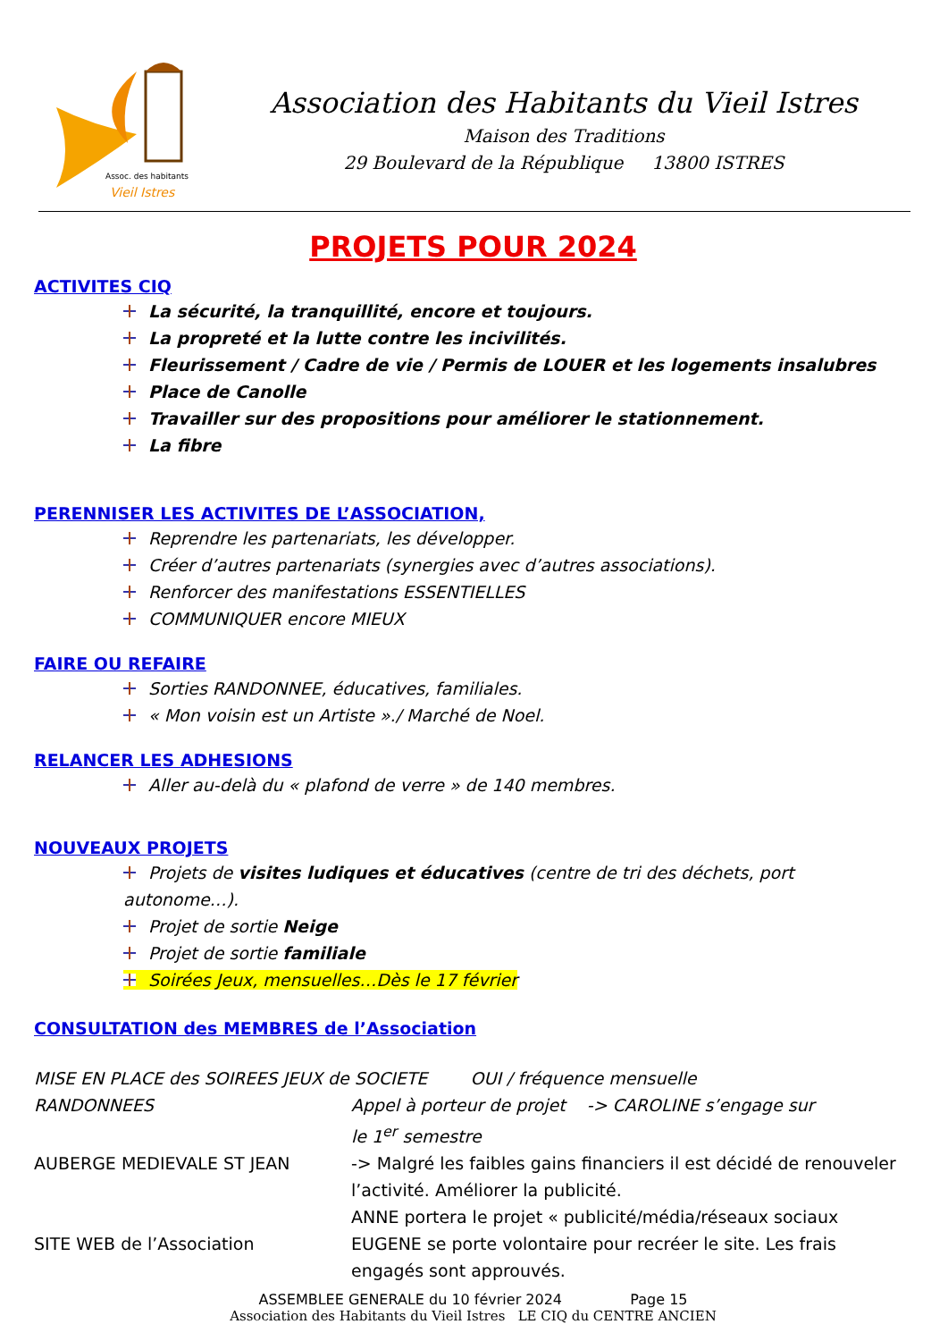Assoc. des habitants
Vieil Istres
Association des Habitants du Vieil Istres
Maison des Traditions
29 Boulevard de la République 13800 ISTRES
PROJETS POUR 2024
ACTIVITES CIQ
La sécurité, la tranquillité, encore et toujours.
La propreté et la lutte contre les incivilités.
Fleurissement / Cadre de vie / Permis de LOUER et les logements insalubres
Place de Canolle
Travailler sur des propositions pour améliorer le stationnement.
La fibre
PERENNISER LES ACTIVITES DE L’ASSOCIATION,
Reprendre les partenariats, les développer.
Créer d’autres partenariats (synergies avec d’autres associations).
Renforcer des manifestations ESSENTIELLES
COMMUNIQUER encore MIEUX
FAIRE OU REFAIRE
Sorties RANDONNEE, éducatives, familiales.
« Mon voisin est un Artiste »./ Marché de Noel.
RELANCER LES ADHESIONS
Aller au-delà du « plafond de verre » de 140 membres.
NOUVEAUX PROJETS
Projets de visites ludiques et éducatives (centre de tri des déchets, port autonome…).
Projet de sortie Neige
Projet de sortie familiale
Soirées Jeux, mensuelles…Dès le 17 février
CONSULTATION des MEMBRES de l’Association
MISE EN PLACE des SOIREES JEUX de SOCIETE OUI / fréquence mensuelle
RANDONNEES Appel à porteur de projet -> CAROLINE s’engage sur
le 1<sup>er</sup> semestre
AUBERGE MEDIEVALE ST JEAN -> Malgré les faibles gains financiers il est décidé de renouveler l’activité. Améliorer la publicité.
ANNE portera le projet « publicité/média/réseaux sociaux
SITE WEB de l’Association EUGENE se porte volontaire pour recréer le site. Les frais engagés sont approuvés.
ASSEMBLEE GENERALE du 10 février 2024 Page 15
Association des Habitants du Vieil Istres LE CIQ du CENTRE ANCIEN